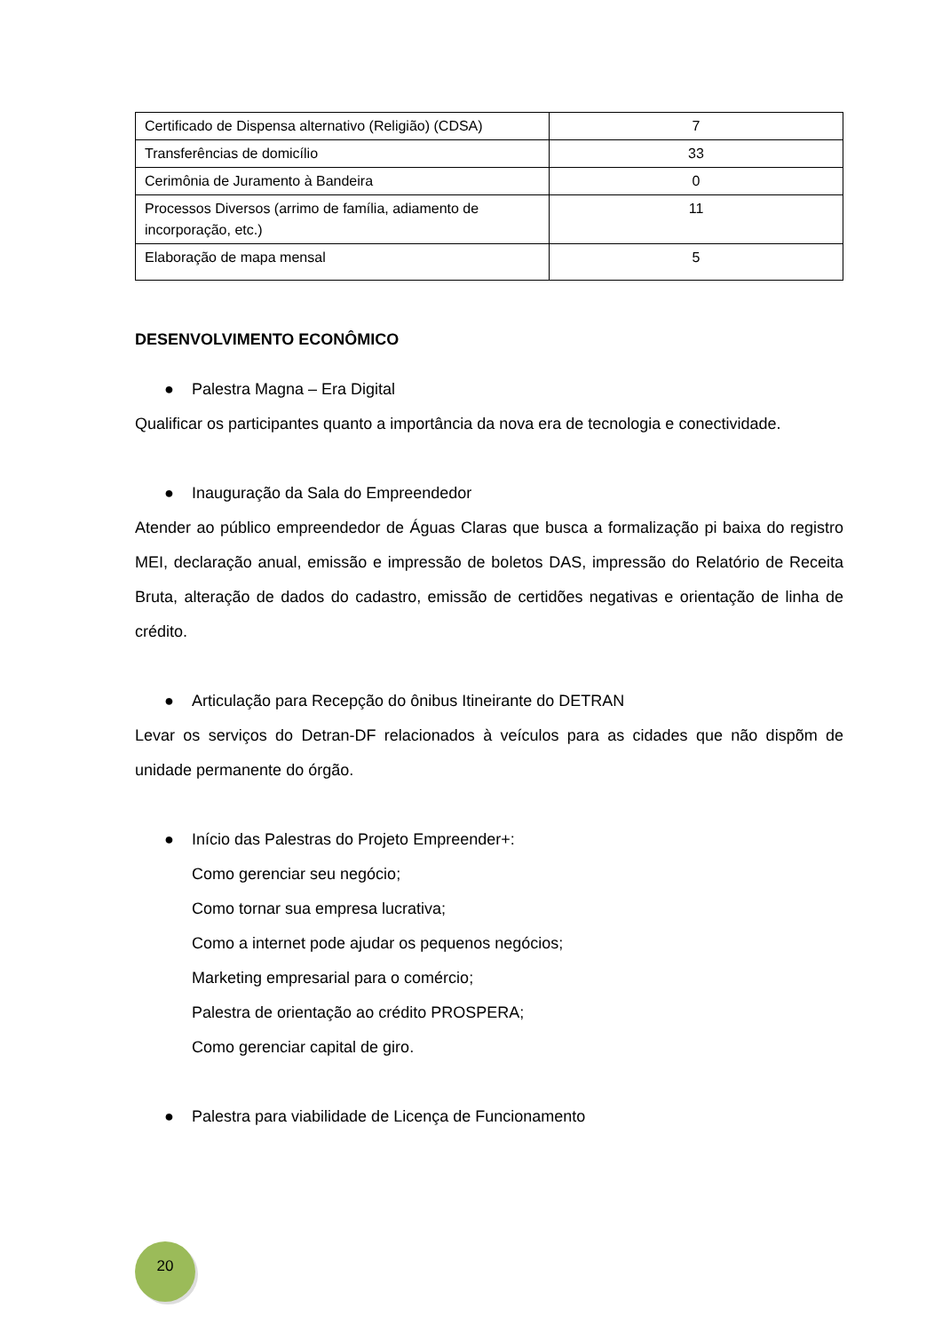| Certificado de Dispensa alternativo (Religião) (CDSA) | 7 |
| Transferências de domicílio | 33 |
| Cerimônia de Juramento à Bandeira | 0 |
| Processos Diversos (arrimo de família, adiamento de incorporação, etc.) | 11 |
| Elaboração de mapa mensal | 5 |
DESENVOLVIMENTO ECONÔMICO
● Palestra Magna – Era Digital
Qualificar os participantes quanto a importância da nova era de tecnologia e conectividade.
● Inauguração da Sala do Empreendedor
Atender ao público empreendedor de Águas Claras que busca a formalização pi baixa do registro MEI, declaração anual, emissão e impressão de boletos DAS, impressão do Relatório de Receita Bruta, alteração de dados do cadastro, emissão de certidões negativas e orientação de linha de crédito.
● Articulação para Recepção do ônibus Itineirante do DETRAN
Levar os serviços do Detran-DF relacionados à veículos para as cidades que não dispõm de unidade permanente do órgão.
● Início das Palestras do Projeto Empreender+:
Como gerenciar seu negócio;
Como tornar sua empresa lucrativa;
Como a internet pode ajudar os pequenos negócios;
Marketing empresarial para o comércio;
Palestra de orientação ao crédito PROSPERA;
Como gerenciar capital de giro.
● Palestra para viabilidade de Licença de Funcionamento
20